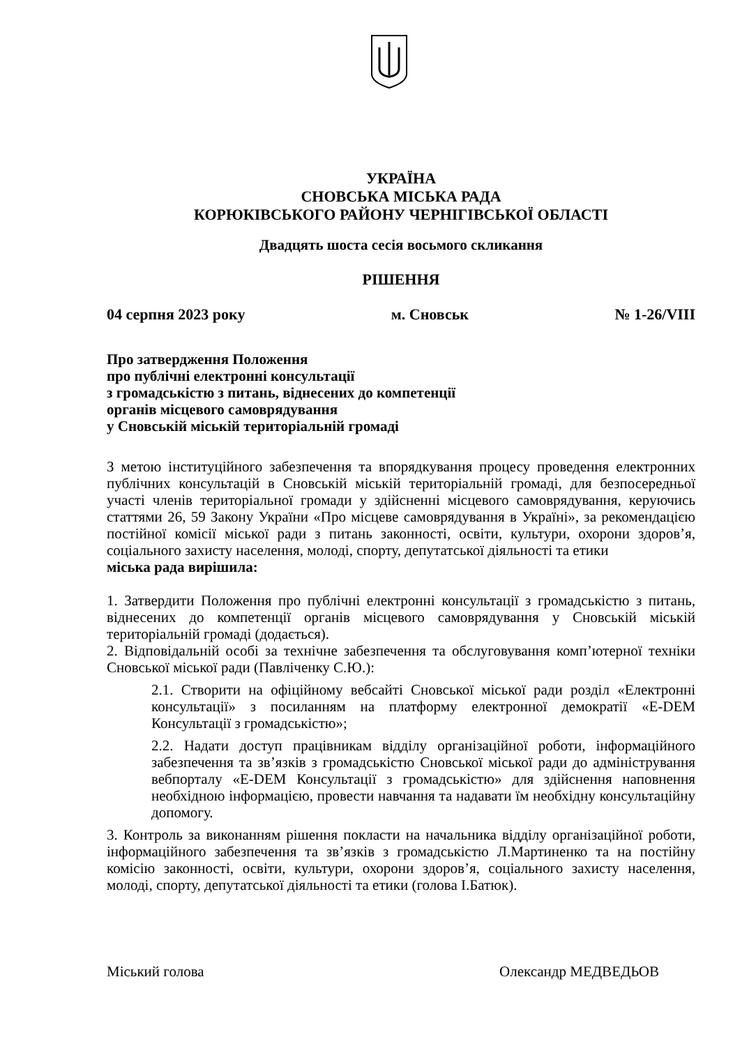УКРАЇНА
СНОВСЬКА МІСЬКА РАДА
КОРЮКІВСЬКОГО РАЙОНУ ЧЕРНІГІВСЬКОЇ ОБЛАСТІ
Двадцять шоста сесія восьмого скликання
РІШЕННЯ
04 серпня 2023 року м. Сновськ № 1-26/VIII
Про затвердження Положення
про публічні електронні консультації
з громадськістю з питань, віднесених до компетенції
органів місцевого самоврядування
у Сновській міській територіальній громаді
З метою інституційного забезпечення та впорядкування процесу проведення електронних публічних консультацій в Сновській міській територіальній громаді, для безпосередньої участі членів територіальної громади у здійсненні місцевого самоврядування, керуючись статтями 26, 59 Закону України «Про місцеве самоврядування в Україні», за рекомендацією постійної комісії міської ради з питань законності, освіти, культури, охорони здоров’я, соціального захисту населення, молоді, спорту, депутатської діяльності та етики
міська рада вирішила:
1. Затвердити Положення про публічні електронні консультації з громадськістю з питань, віднесених до компетенції органів місцевого самоврядування у Сновській міській територіальній громаді (додається).
2. Відповідальній особі за технічне забезпечення та обслуговування комп’ютерної техніки Сновської міської ради (Павліченку С.Ю.):
2.1. Створити на офіційному вебсайті Сновської міської ради розділ «Електронні консультації» з посиланням на платформу електронної демократії «E-DEM Консультації з громадськістю»;
2.2. Надати доступ працівникам відділу організаційної роботи, інформаційного забезпечення та зв’язків з громадськістю Сновської міської ради до адміністрування вебпорталу «E-DEM Консультації з громадськістю» для здійснення наповнення необхідною інформацією, провести навчання та надавати їм необхідну консультаційну допомогу.
3. Контроль за виконанням рішення покласти на начальника відділу організаційної роботи, інформаційного забезпечення та зв’язків з громадськістю Л.Мартиненко та на постійну комісію законності, освіти, культури, охорони здоров’я, соціального захисту населення, молоді, спорту, депутатської діяльності та етики (голова І.Батюк).
Міський голова Олександр МЕДВЕДЬОВ